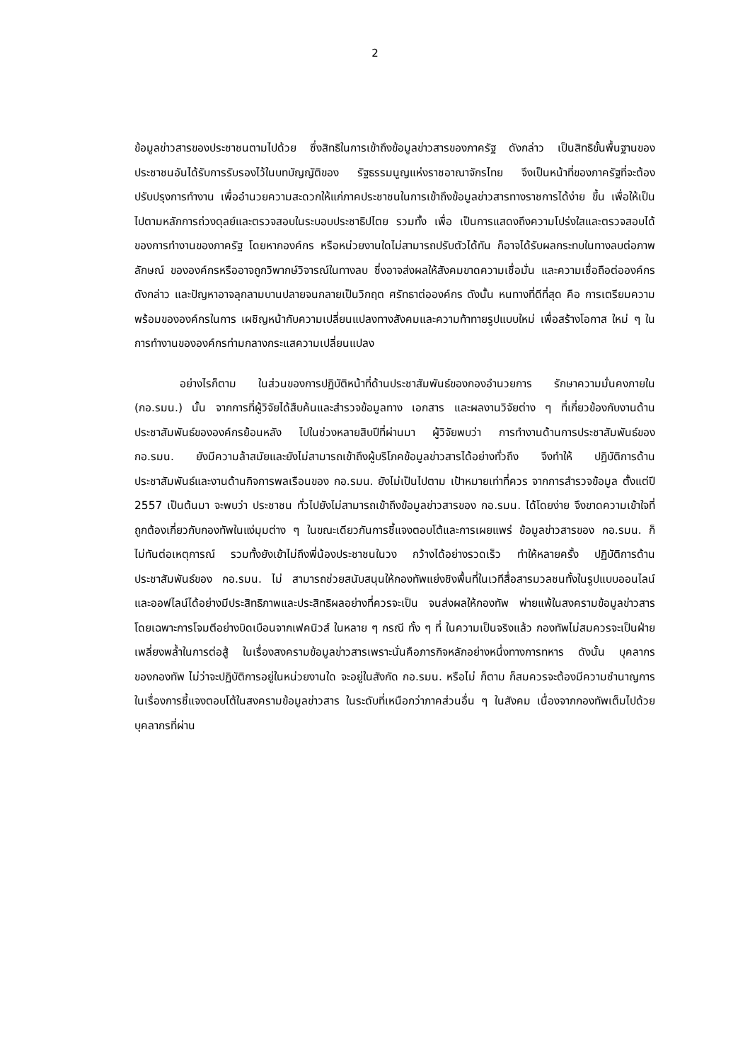2
ข้อมูลข่าวสารของประชาชนตามไปด้วย ซึ่งสิทธิในการเข้าถึงข้อมูลข่าวสารของภาครัฐ ดังกล่าว เป็นสิทธิขั้นพื้นฐานของประชาชนอันได้รับการรับรองไว้ในบทบัญญัติของ รัฐธรรมนูญแห่งราชอาณาจักรไทย จึงเป็นหน้าที่ของภาครัฐที่จะต้องปรับปรุงการทำงาน เพื่ออำนวยความสะดวกให้แก่ภาคประชาชนในการเข้าถึงข้อมูลข่าวสารทางราชการได้ง่าย ขึ้น เพื่อให้เป็นไปตามหลักการถ่วงดุลย์และตรวจสอบในระบอบประชาธิปไตย รวมทั้ง เพื่อ เป็นการแสดงถึงความโปร่งใสและตรวจสอบได้ของการทำงานของภาครัฐ โดยหากองค์กร หรือหน่วยงานใดไม่สามารถปรับตัวได้ทัน ก็อาจได้รับผลกระทบในทางลบต่อภาพลักษณ์ ขององค์กรหรืออาจถูกวิพากษ์วิจารณ์ในทางลบ ซึ่งอาจส่งผลให้สังคมขาดความเชื่อมั่น และความเชื่อถือต่อองค์กรดังกล่าว และปัญหาอาจลุกลามบานปลายจนกลายเป็นวิกฤต ศรัทธาต่อองค์กร ดังนั้น หนทางที่ดีที่สุด คือ การเตรียมความพร้อมขององค์กรในการ เผชิญหน้ากับความเปลี่ยนแปลงทางสังคมและความท้าทายรูปแบบใหม่ เพื่อสร้างโอกาส ใหม่ ๆ ในการทำงานขององค์กรท่ามกลางกระแสความเปลี่ยนแปลง
อย่างไรก็ตาม ในส่วนของการปฏิบัติหน้าที่ด้านประชาสัมพันธ์ของกองอำนวยการ รักษาความมั่นคงภายใน (กอ.รมน.) นั้น จากการที่ผู้วิจัยได้สืบค้นและสำรวจข้อมูลทาง เอกสาร และผลงานวิจัยต่าง ๆ ที่เกี่ยวข้องกับงานด้านประชาสัมพันธ์ขององค์กรย้อนหลัง ไปในช่วงหลายสิบปีที่ผ่านมา ผู้วิจัยพบว่า การทำงานด้านการประชาสัมพันธ์ของ กอ.รมน. ยังมีความล้าสมัยและยังไม่สามารถเข้าถึงผู้บริโภคข้อมูลข่าวสารได้อย่างทั่วถึง จึงทำให้ ปฏิบัติการด้านประชาสัมพันธ์และงานด้านกิจการพลเรือนของ กอ.รมน. ยังไม่เป็นไปตาม เป้าหมายเท่าที่ควร จากการสำรวจข้อมูล ตั้งแต่ปี 2557 เป็นต้นมา จะพบว่า ประชาชน ทั่วไปยังไม่สามารถเข้าถึงข้อมูลข่าวสารของ กอ.รมน. ได้โดยง่าย จึงขาดความเข้าใจที่ ถูกต้องเกี่ยวกับกองทัพในแง่มุมต่าง ๆ ในขณะเดียวกันการชี้แจงตอบโต้และการเผยแพร่ ข้อมูลข่าวสารของ กอ.รมน. ก็ไม่ทันต่อเหตุการณ์ รวมทั้งยังเข้าไม่ถึงพี่น้องประชาชนในวง กว้างได้อย่างรวดเร็ว ทำให้หลายครั้ง ปฏิบัติการด้านประชาสัมพันธ์ของ กอ.รมน. ไม่ สามารถช่วยสนับสนุนให้กองทัพแย่งชิงพื้นที่ในเวทีสื่อสารมวลชนทั้งในรูปแบบออนไลน์ และออฟไลน์ได้อย่างมีประสิทธิภาพและประสิทธิผลอย่างที่ควรจะเป็น จนส่งผลให้กองทัพ พ่ายแพ้ในสงครามข้อมูลข่าวสาร โดยเฉพาะการโจมตีอย่างบิดเบือนจากเฟคนิวส์ ในหลาย ๆ กรณี ทั้ง ๆ ที่ ในความเป็นจริงแล้ว กองทัพไม่สมควรจะเป็นฝ่ายเพลี่ยงพล้ำในการต่อสู้ ในเรื่องสงครามข้อมูลข่าวสารเพราะนั่นคือภารกิจหลักอย่างหนึ่งทางการทหาร ดังนั้น บุคลากรของกองทัพ ไม่ว่าจะปฏิบัติการอยู่ในหน่วยงานใด จะอยู่ในสังกัด กอ.รมน. หรือไม่ ก็ตาม ก็สมควรจะต้องมีความชำนาญการในเรื่องการชี้แจงตอบโต้ในสงครามข้อมูลข่าวสาร ในระดับที่เหนือกว่าภาคส่วนอื่น ๆ ในสังคม เนื่องจากกองทัพเต็มไปด้วยบุคลากรที่ผ่าน